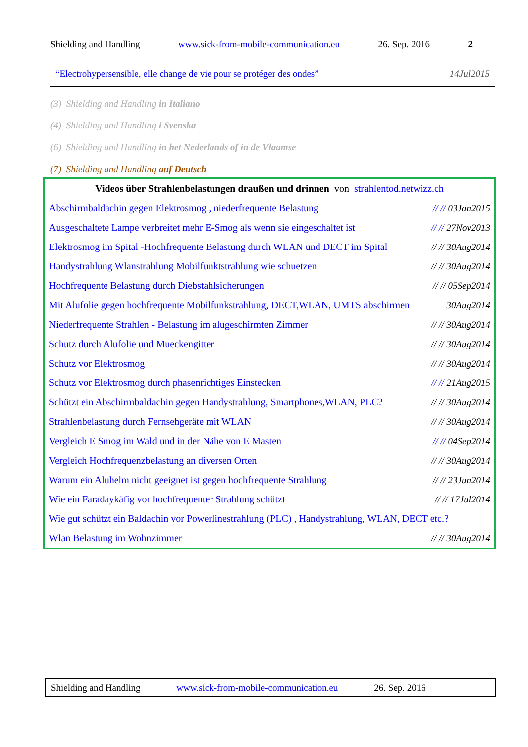Shielding and Handling www.sick-from-mobile-communication.eu 26. Sep. 2016 2
“Electrohypersensible, elle change de vie pour se protéger des ondes” 14Jul2015
(3) Shielding and Handling in Italiano
(4) Shielding and Handling i Svenska
(6) Shielding and Handling in het Nederlands of in de Vlaamse
(7) Shielding and Handling auf Deutsch
| Videos über Strahlenbelastungen draußen und drinnen von strahlentod.netwizz.ch | |
| Abschirmbaldachin gegen Elektrosmog , niederfrequente Belastung | // // 03Jan2015 |
| Ausgeschaltete Lampe verbreitet mehr E-Smog als wenn sie eingeschaltet ist | // // 27Nov2013 |
| Elektrosmog im Spital -Hochfrequente Belastung durch WLAN und DECT im Spital | // // 30Aug2014 |
| Handystrahlung Wlanstrahlung Mobilfunktstrahlung wie schuetzen | // // 30Aug2014 |
| Hochfrequente Belastung durch Diebstahlsicherungen | // // 05Sep2014 |
| Mit Alufolie gegen hochfrequente Mobilfunkstrahlung, DECT,WLAN, UMTS abschirmen | 30Aug2014 |
| Niederfrequente Strahlen - Belastung im alugeschirmten Zimmer | // // 30Aug2014 |
| Schutz durch Alufolie und Mueckengitter | // // 30Aug2014 |
| Schutz vor Elektrosmog | // // 30Aug2014 |
| Schutz vor Elektrosmog durch phasenrichtiges Einstecken | // // 21Aug2015 |
| Schützt ein Abschirmbaldachin gegen Handystrahlung, Smartphones,WLAN, PLC? | // // 30Aug2014 |
| Strahlenbelastung durch Fernsehgeräte mit WLAN | // // 30Aug2014 |
| Vergleich E Smog im Wald und in der Nähe von E Masten | // // 04Sep2014 |
| Vergleich Hochfrequenzbelastung an diversen Orten | // // 30Aug2014 |
| Warum ein Aluhelm nicht geeignet ist gegen hochfrequente Strahlung | // // 23Jun2014 |
| Wie ein Faradaykäfig vor hochfrequenter Strahlung schützt | // // 17Jul2014 |
| Wie gut schützt ein Baldachin vor Powerlinestrahlung (PLC) , Handystrahlung, WLAN, DECT etc.? | |
| Wlan Belastung im Wohnzimmer | // // 30Aug2014 |
Shielding and Handling www.sick-from-mobile-communication.eu 26. Sep. 2016